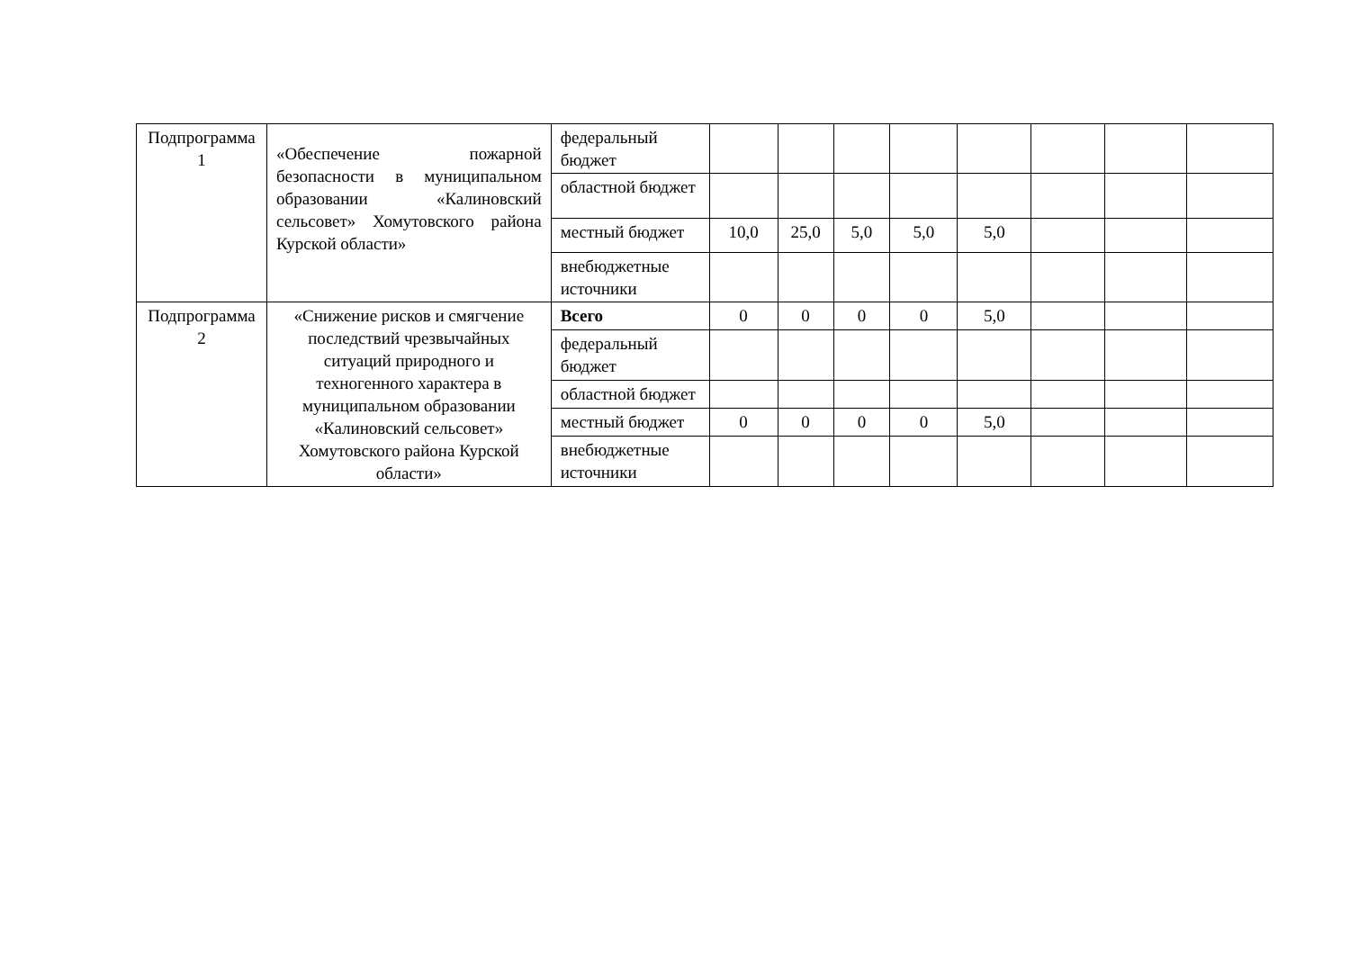| Подпрограмма 1 | «Обеспечение пожарной безопасности в муниципальном образовании «Калиновский сельсовет» Хомутовского района Курской области» | федеральный бюджет | | | | | | | | |
| | | областной бюджет | | | | | | | | |
| | | местный бюджет | 10,0 | 25,0 | 5,0 | 5,0 | 5,0 | | | |
| | | внебюджетные источники | | | | | | | | |
| Подпрограмма 2 | «Снижение рисков и смягчение последствий чрезвычайных ситуаций природного и техногенного характера в муниципальном образовании «Калиновский сельсовет» Хомутовского района Курской области» | Всего | 0 | 0 | 0 | 0 | 5,0 | | | |
| | | федеральный бюджет | | | | | | | | |
| | | областной бюджет | | | | | | | | |
| | | местный бюджет | 0 | 0 | 0 | 0 | 5,0 | | | |
| | | внебюджетные источники | | | | | | | | |